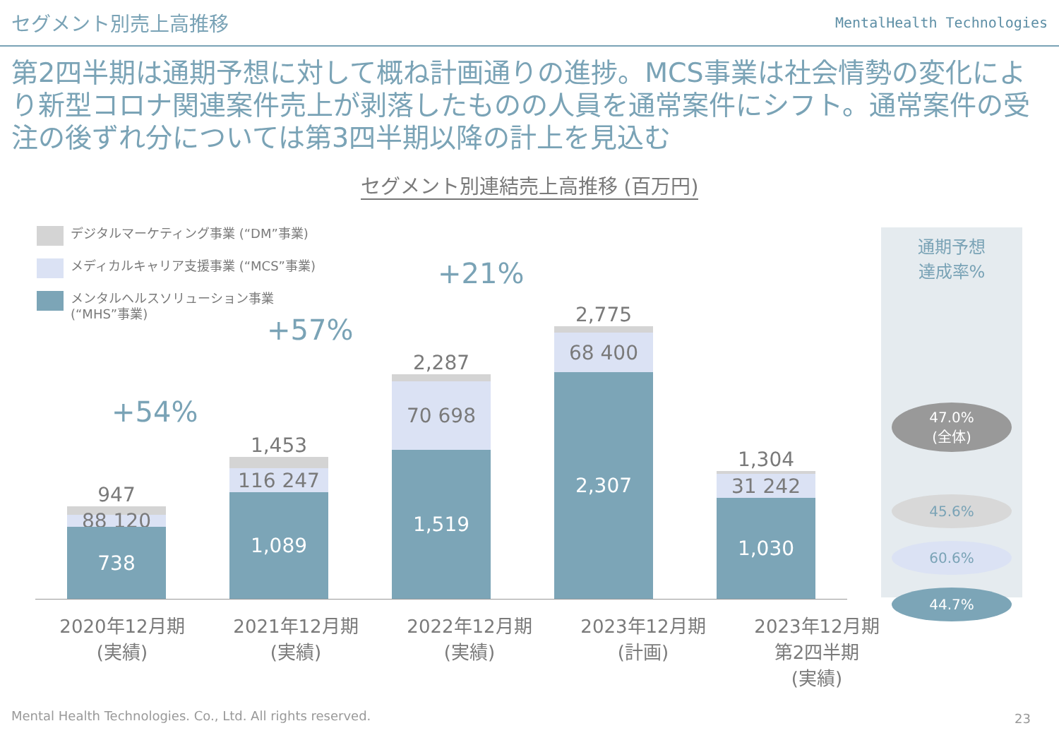セグメント別売上高推移
MentalHealth Technologies
第2四半期は通期予想に対して概ね計画通りの進捗。MCS事業は社会情勢の変化により新型コロナ関連案件売上が剥落したものの人員を通常案件にシフト。通常案件の受注の後ずれ分については第3四半期以降の計上を見込む
セグメント別連結売上高推移 (百万円)
947
88 120
738
1,453
116 247
1,089
2,287
70 698
1,519
2,775
68 400
2,307
1,304
31 242
1,030
デジタルマーケティング事業 (“DM”事業)
メディカルキャリア支援事業 (“MCS”事業)
メンタルヘルスソリューション事業
(“MHS”事業)
+54%
+57%
+21%
通期予想
達成率%
47.0%
(全体)
45.6%
60.6%
44.7%
2020年12月期
(実績)
2021年12月期
(実績)
2022年12月期
(実績)
2023年12月期
(計画)
2023年12月期
第2四半期
(実績)
Mental Health Technologies. Co., Ltd. All rights reserved.
23